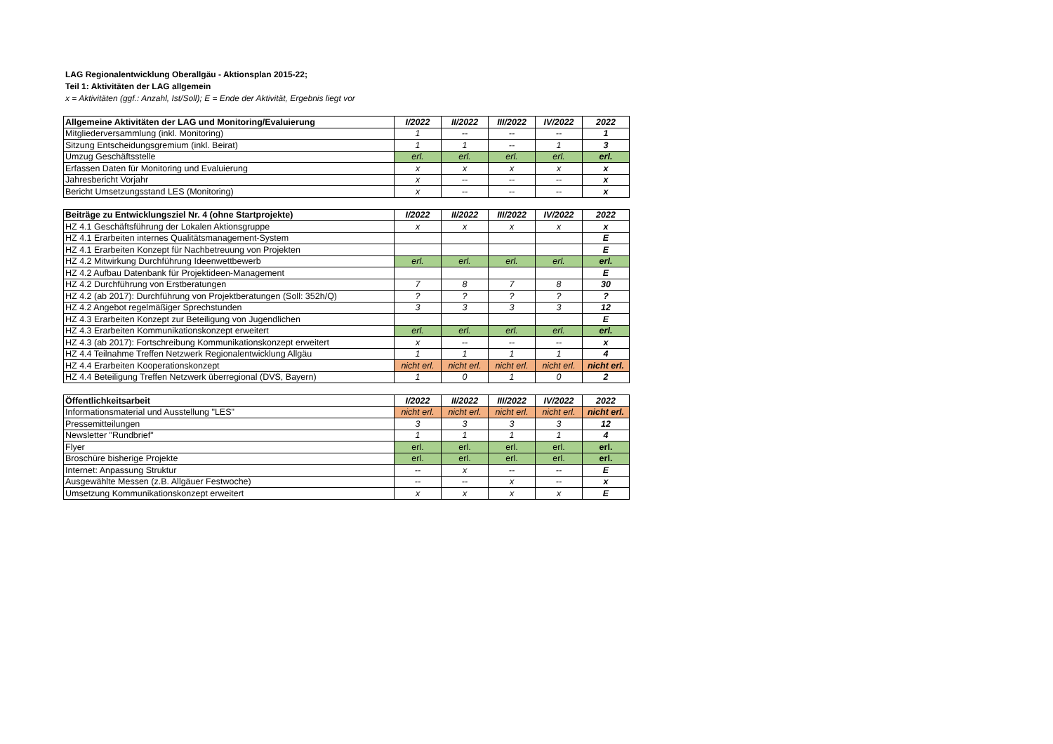LAG Regionalentwicklung Oberallgäu - Aktionsplan 2015-22;
Teil 1: Aktivitäten der LAG allgemein
x = Aktivitäten (ggf.: Anzahl, Ist/Soll); E = Ende der Aktivität, Ergebnis liegt vor
| Allgemeine Aktivitäten der LAG und Monitoring/Evaluierung | I/2022 | II/2022 | III/2022 | IV/2022 | 2022 |
| --- | --- | --- | --- | --- | --- |
| Mitgliederversammlung (inkl. Monitoring) | 1 | -- | -- | -- | 1 |
| Sitzung Entscheidungsgremium (inkl. Beirat) | 1 | 1 | -- | 1 | 3 |
| Umzug Geschäftsstelle | erl. | erl. | erl. | erl. | erl. |
| Erfassen Daten für Monitoring und Evaluierung | x | x | x | x | x |
| Jahresbericht Vorjahr | x | -- | -- | -- | x |
| Bericht Umsetzungsstand LES (Monitoring) | x | -- | -- | -- | x |
| Beiträge zu Entwicklungsziel Nr. 4 (ohne Startprojekte) | I/2022 | II/2022 | III/2022 | IV/2022 | 2022 |
| --- | --- | --- | --- | --- | --- |
| HZ 4.1 Geschäftsführung der Lokalen Aktionsgruppe | x | x | x | x | x |
| HZ 4.1 Erarbeiten internes Qualitätsmanagement-System | | | | | E |
| HZ 4.1 Erarbeiten Konzept für Nachbetreuung von Projekten | | | | | E |
| HZ 4.2 Mitwirkung Durchführung Ideenwettbewerb | erl. | erl. | erl. | erl. | erl. |
| HZ 4.2 Aufbau Datenbank für Projektideen-Management | | | | | E |
| HZ 4.2 Durchführung von Erstberatungen | 7 | 8 | 7 | 8 | 30 |
| HZ 4.2 (ab 2017): Durchführung von Projektberatungen (Soll: 352h/Q) | ? | ? | ? | ? | ? |
| HZ 4.2 Angebot regelmäßiger Sprechstunden | 3 | 3 | 3 | 3 | 12 |
| HZ 4.3 Erarbeiten Konzept zur Beteiligung von Jugendlichen | | | | | E |
| HZ 4.3 Erarbeiten Kommunikationskonzept erweitert | erl. | erl. | erl. | erl. | erl. |
| HZ 4.3 (ab 2017): Fortschreibung Kommunikationskonzept erweitert | x | -- | -- | -- | x |
| HZ 4.4 Teilnahme Treffen Netzwerk Regionalentwicklung Allgäu | 1 | 1 | 1 | 1 | 4 |
| HZ 4.4 Erarbeiten Kooperationskonzept | nicht erl. | nicht erl. | nicht erl. | nicht erl. | nicht erl. |
| HZ 4.4 Beteiligung Treffen Netzwerk überregional (DVS, Bayern) | 1 | 0 | 1 | 0 | 2 |
| Öffentlichkeitsarbeit | I/2022 | II/2022 | III/2022 | IV/2022 | 2022 |
| --- | --- | --- | --- | --- | --- |
| Informationsmaterial und Ausstellung "LES" | nicht erl. | nicht erl. | nicht erl. | nicht erl. | nicht erl. |
| Pressemitteilungen | 3 | 3 | 3 | 3 | 12 |
| Newsletter "Rundbrief" | 1 | 1 | 1 | 1 | 4 |
| Flyer | erl. | erl. | erl. | erl. | erl. |
| Broschüre bisherige Projekte | erl. | erl. | erl. | erl. | erl. |
| Internet: Anpassung Struktur | -- | x | -- | -- | E |
| Ausgewählte Messen (z.B. Allgäuer Festwoche) | -- | -- | x | -- | x |
| Umsetzung Kommunikationskonzept erweitert | x | x | x | x | E |